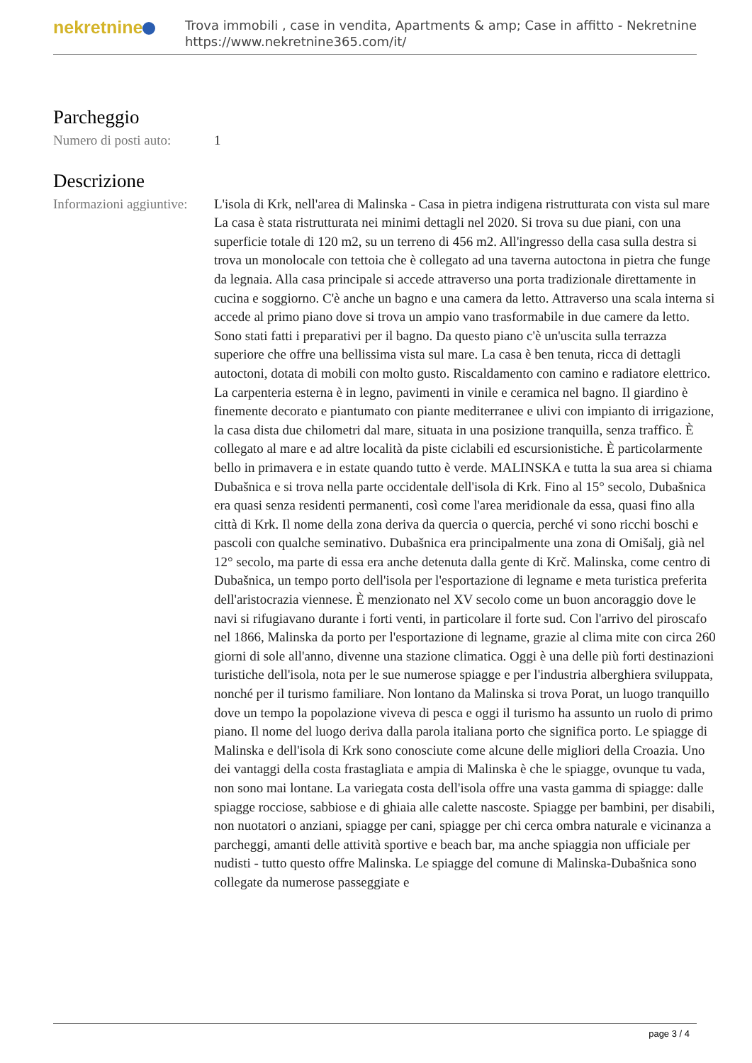nekretnine
Trova immobili , case in vendita, Apartments & amp; Case in affitto - Nekretnine
https://www.nekretnine365.com/it/
Parcheggio
Numero di posti auto:
1
Descrizione
Informazioni aggiuntive:
L'isola di Krk, nell'area di Malinska - Casa in pietra indigena ristrutturata con vista sul mare La casa è stata ristrutturata nei minimi dettagli nel 2020. Si trova su due piani, con una superficie totale di 120 m2, su un terreno di 456 m2. All'ingresso della casa sulla destra si trova un monolocale con tettoia che è collegato ad una taverna autoctona in pietra che funge da legnaia. Alla casa principale si accede attraverso una porta tradizionale direttamente in cucina e soggiorno. C'è anche un bagno e una camera da letto. Attraverso una scala interna si accede al primo piano dove si trova un ampio vano trasformabile in due camere da letto. Sono stati fatti i preparativi per il bagno. Da questo piano c'è un'uscita sulla terrazza superiore che offre una bellissima vista sul mare. La casa è ben tenuta, ricca di dettagli autoctoni, dotata di mobili con molto gusto. Riscaldamento con camino e radiatore elettrico. La carpenteria esterna è in legno, pavimenti in vinile e ceramica nel bagno. Il giardino è finemente decorato e piantumato con piante mediterranee e ulivi con impianto di irrigazione, la casa dista due chilometri dal mare, situata in una posizione tranquilla, senza traffico. È collegato al mare e ad altre località da piste ciclabili ed escursionistiche. È particolarmente bello in primavera e in estate quando tutto è verde. MALINSKA e tutta la sua area si chiama Dubašnica e si trova nella parte occidentale dell'isola di Krk. Fino al 15° secolo, Dubašnica era quasi senza residenti permanenti, così come l'area meridionale da essa, quasi fino alla città di Krk. Il nome della zona deriva da quercia o quercia, perché vi sono ricchi boschi e pascoli con qualche seminativo. Dubašnica era principalmente una zona di Omišalj, già nel 12° secolo, ma parte di essa era anche detenuta dalla gente di Krč. Malinska, come centro di Dubašnica, un tempo porto dell'isola per l'esportazione di legname e meta turistica preferita dell'aristocrazia viennese. È menzionato nel XV secolo come un buon ancoraggio dove le navi si rifugiavano durante i forti venti, in particolare il forte sud. Con l'arrivo del piroscafo nel 1866, Malinska da porto per l'esportazione di legname, grazie al clima mite con circa 260 giorni di sole all'anno, divenne una stazione climatica. Oggi è una delle più forti destinazioni turistiche dell'isola, nota per le sue numerose spiagge e per l'industria alberghiera sviluppata, nonché per il turismo familiare. Non lontano da Malinska si trova Porat, un luogo tranquillo dove un tempo la popolazione viveva di pesca e oggi il turismo ha assunto un ruolo di primo piano. Il nome del luogo deriva dalla parola italiana porto che significa porto. Le spiagge di Malinska e dell'isola di Krk sono conosciute come alcune delle migliori della Croazia. Uno dei vantaggi della costa frastagliata e ampia di Malinska è che le spiagge, ovunque tu vada, non sono mai lontane. La variegata costa dell'isola offre una vasta gamma di spiagge: dalle spiagge rocciose, sabbiose e di ghiaia alle calette nascoste. Spiagge per bambini, per disabili, non nuotatori o anziani, spiagge per cani, spiagge per chi cerca ombra naturale e vicinanza a parcheggi, amanti delle attività sportive e beach bar, ma anche spiaggia non ufficiale per nudisti - tutto questo offre Malinska. Le spiagge del comune di Malinska-Dubašnica sono collegate da numerose passeggiate e
page 3 / 4